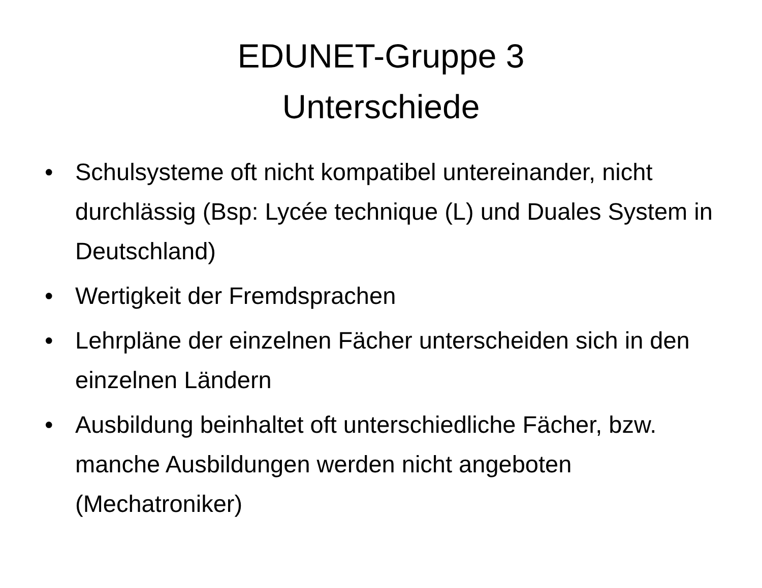EDUNET-Gruppe 3
Unterschiede
• Schulsysteme oft nicht kompatibel untereinander, nicht durchlässig (Bsp: Lycée technique (L) und Duales System in Deutschland)
• Wertigkeit der Fremdsprachen
• Lehrpläne der einzelnen Fächer unterscheiden sich in den einzelnen Ländern
• Ausbildung beinhaltet oft unterschiedliche Fächer, bzw. manche Ausbildungen werden nicht angeboten (Mechatroniker)